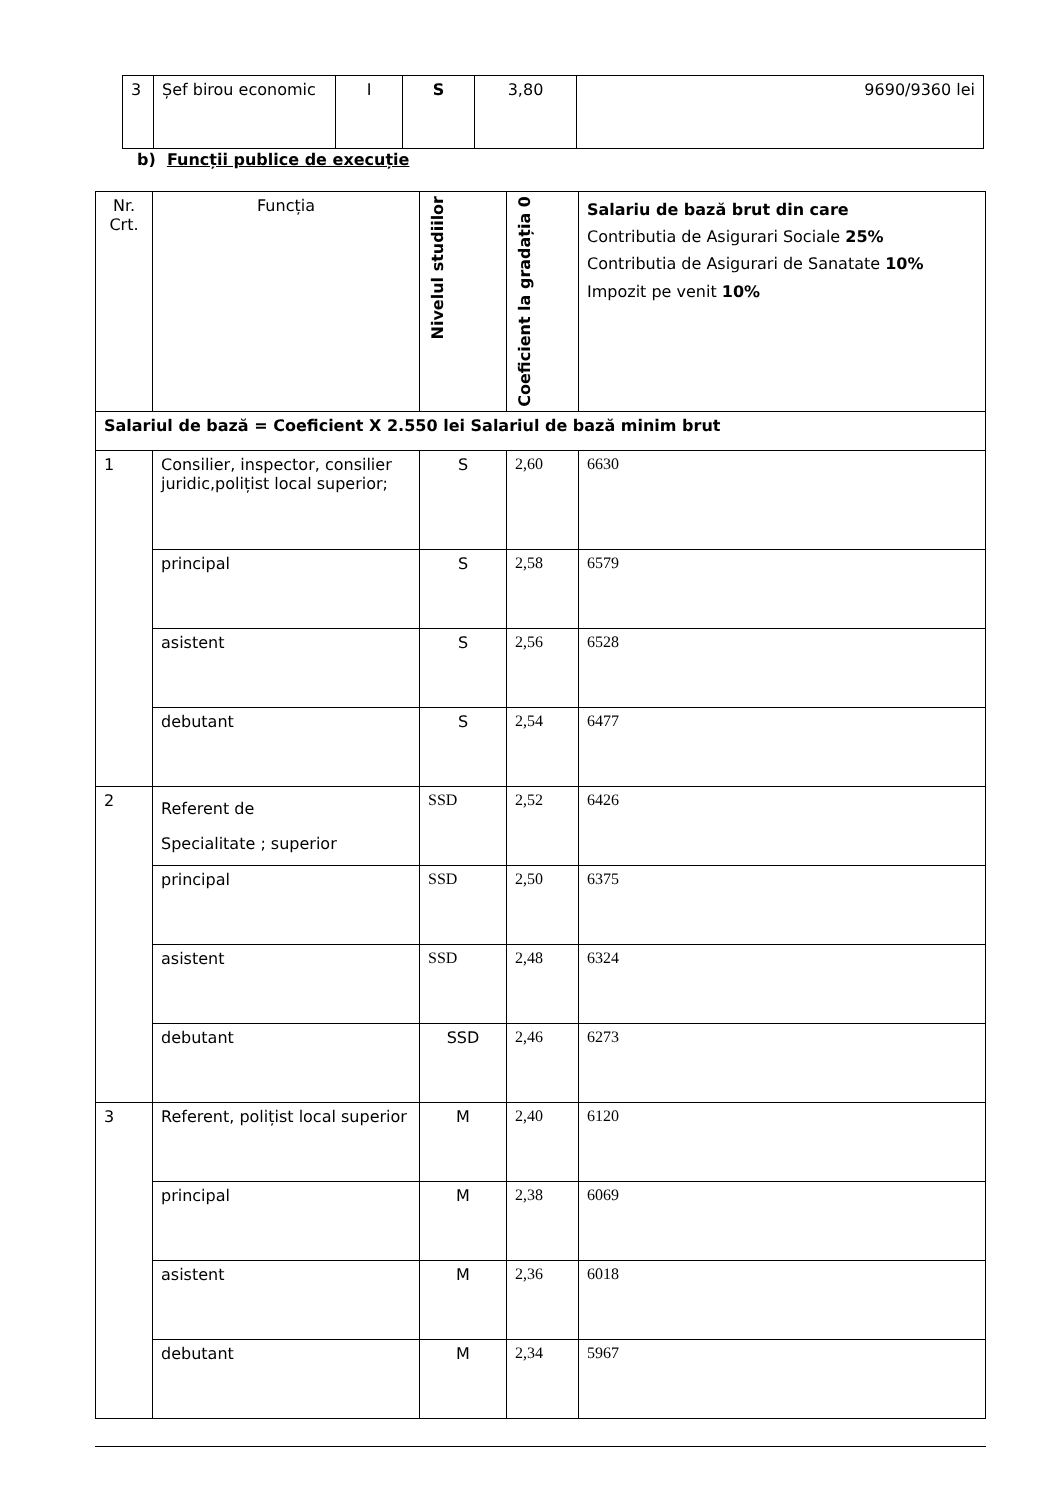| 3 | Șef birou economic | I | S | 3,80 | 9690/9360 lei |
b) Funcții publice de execuție
| Nr. Crt. | Funcția | Nivelul studiilor | Coeficient la gradația 0 | Salariu de bază brut din care Contributia de Asigurari Sociale 25% Contributia de Asigurari de Sanatate 10% Impozit pe venit 10% |
| --- | --- | --- | --- | --- |
| Salariul de bază = Coeficient X 2.550 lei Salariul de bază minim brut | | | | |
| 1 | Consilier, inspector, consilier juridic,polițist local superior; | S | 2,60 | 6630 |
| | principal | S | 2,58 | 6579 |
| | asistent | S | 2,56 | 6528 |
| | debutant | S | 2,54 | 6477 |
| 2 | Referent de Specialitate ; superior | SSD | 2,52 | 6426 |
| | principal | SSD | 2,50 | 6375 |
| | asistent | SSD | 2,48 | 6324 |
| | debutant | SSD | 2,46 | 6273 |
| 3 | Referent, polițist local superior | M | 2,40 | 6120 |
| | principal | M | 2,38 | 6069 |
| | asistent | M | 2,36 | 6018 |
| | debutant | M | 2,34 | 5967 |